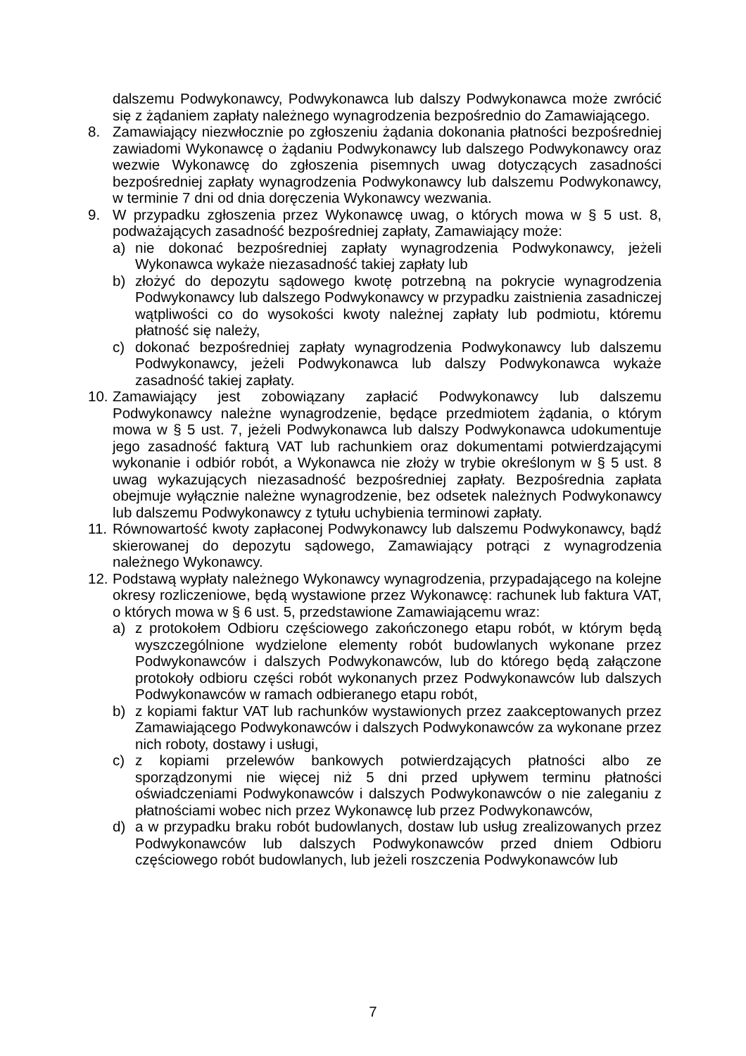dalszemu Podwykonawcy, Podwykonawca lub dalszy Podwykonawca może zwrócić się z żądaniem zapłaty należnego wynagrodzenia bezpośrednio do Zamawiającego.
8. Zamawiający niezwłocznie po zgłoszeniu żądania dokonania płatności bezpośredniej zawiadomi Wykonawcę o żądaniu Podwykonawcy lub dalszego Podwykonawcy oraz wezwie Wykonawcę do zgłoszenia pisemnych uwag dotyczących zasadności bezpośredniej zapłaty wynagrodzenia Podwykonawcy lub dalszemu Podwykonawcy, w terminie 7 dni od dnia doręczenia Wykonawcy wezwania.
9. W przypadku zgłoszenia przez Wykonawcę uwag, o których mowa w § 5 ust. 8, podważających zasadność bezpośredniej zapłaty, Zamawiający może:
a) nie dokonać bezpośredniej zapłaty wynagrodzenia Podwykonawcy, jeżeli Wykonawca wykaże niezasadność takiej zapłaty lub
b) złożyć do depozytu sądowego kwotę potrzebną na pokrycie wynagrodzenia Podwykonawcy lub dalszego Podwykonawcy w przypadku zaistnienia zasadniczej wątpliwości co do wysokości kwoty należnej zapłaty lub podmiotu, któremu płatność się należy,
c) dokonać bezpośredniej zapłaty wynagrodzenia Podwykonawcy lub dalszemu Podwykonawcy, jeżeli Podwykonawca lub dalszy Podwykonawca wykaże zasadność takiej zapłaty.
10.
Zamawiający jest zobowiązany zapłacić Podwykonawcy lub dalszemu Podwykonawcy należne wynagrodzenie, będące przedmiotem żądania, o którym mowa w § 5 ust. 7, jeżeli Podwykonawca lub dalszy Podwykonawca udokumentuje jego zasadność fakturą VAT lub rachunkiem oraz dokumentami potwierdzającymi wykonanie i odbiór robót, a Wykonawca nie złoży w trybie określonym w § 5 ust. 8 uwag wykazujących niezasadność bezpośredniej zapłaty. Bezpośrednia zapłata obejmuje wyłącznie należne wynagrodzenie, bez odsetek należnych Podwykonawcy lub dalszemu Podwykonawcy z tytułu uchybienia terminowi zapłaty.
11.
Równowartość kwoty zapłaconej Podwykonawcy lub dalszemu Podwykonawcy, bądź skierowanej do depozytu sądowego, Zamawiający potrąci z wynagrodzenia należnego Wykonawcy.
12.
Podstawą wypłaty należnego Wykonawcy wynagrodzenia, przypadającego na kolejne okresy rozliczeniowe, będą wystawione przez Wykonawcę: rachunek lub faktura VAT, o których mowa w § 6 ust. 5, przedstawione Zamawiającemu wraz:
a) z protokołem Odbioru częściowego zakończonego etapu robót, w którym będą wyszczególnione wydzielone elementy robót budowlanych wykonane przez Podwykonawców i dalszych Podwykonawców, lub do którego będą załączone protokoły odbioru części robót wykonanych przez Podwykonawców lub dalszych Podwykonawców w ramach odbieranego etapu robót,
b) z kopiami faktur VAT lub rachunków wystawionych przez zaakceptowanych przez Zamawiającego Podwykonawców i dalszych Podwykonawców za wykonane przez nich roboty, dostawy i usługi,
c) z kopiami przelewów bankowych potwierdzających płatności albo ze sporządzonymi nie więcej niż 5 dni przed upływem terminu płatności oświadczeniami Podwykonawców i dalszych Podwykonawców o nie zaleganiu z płatnościami wobec nich przez Wykonawcę lub przez Podwykonawców,
d) a w przypadku braku robót budowlanych, dostaw lub usług zrealizowanych przez Podwykonawców lub dalszych Podwykonawców przed dniem Odbioru częściowego robót budowlanych, lub jeżeli roszczenia Podwykonawców lub
7